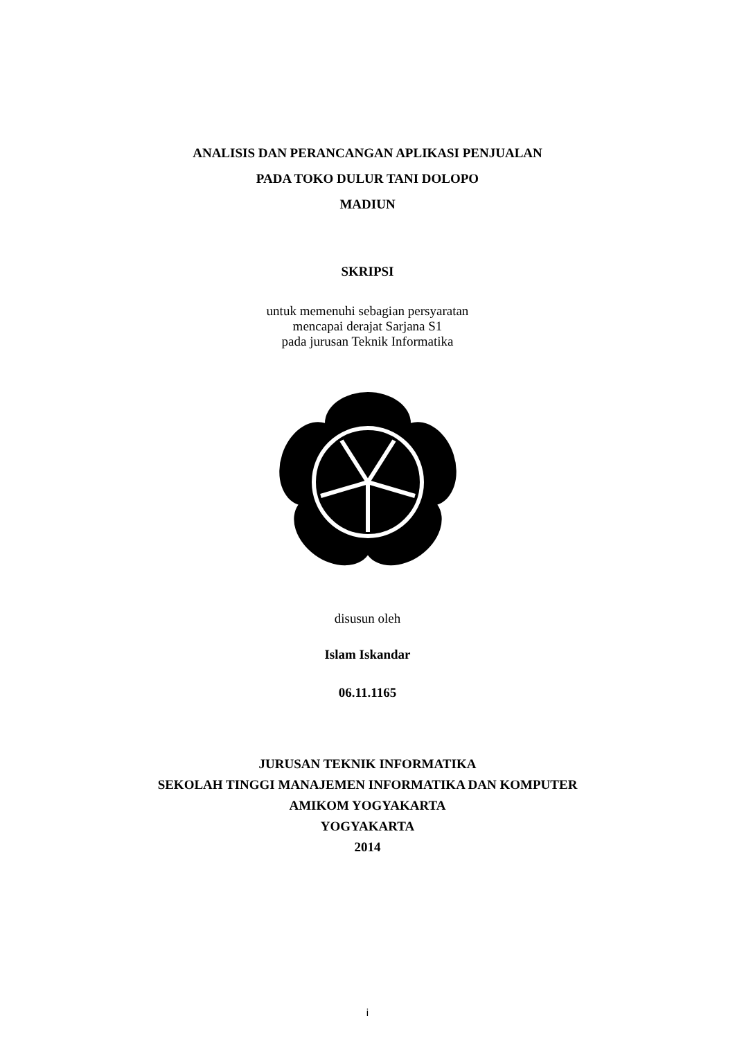ANALISIS DAN PERANCANGAN APLIKASI PENJUALAN
PADA TOKO DULUR TANI DOLOPO
MADIUN
SKRIPSI
untuk memenuhi sebagian persyaratan
mencapai derajat Sarjana S1
pada jurusan Teknik Informatika
disusun oleh
Islam Iskandar
06.11.1165
JURUSAN TEKNIK INFORMATIKA
SEKOLAH TINGGI MANAJEMEN INFORMATIKA DAN KOMPUTER
AMIKOM YOGYAKARTA
YOGYAKARTA
2014
i